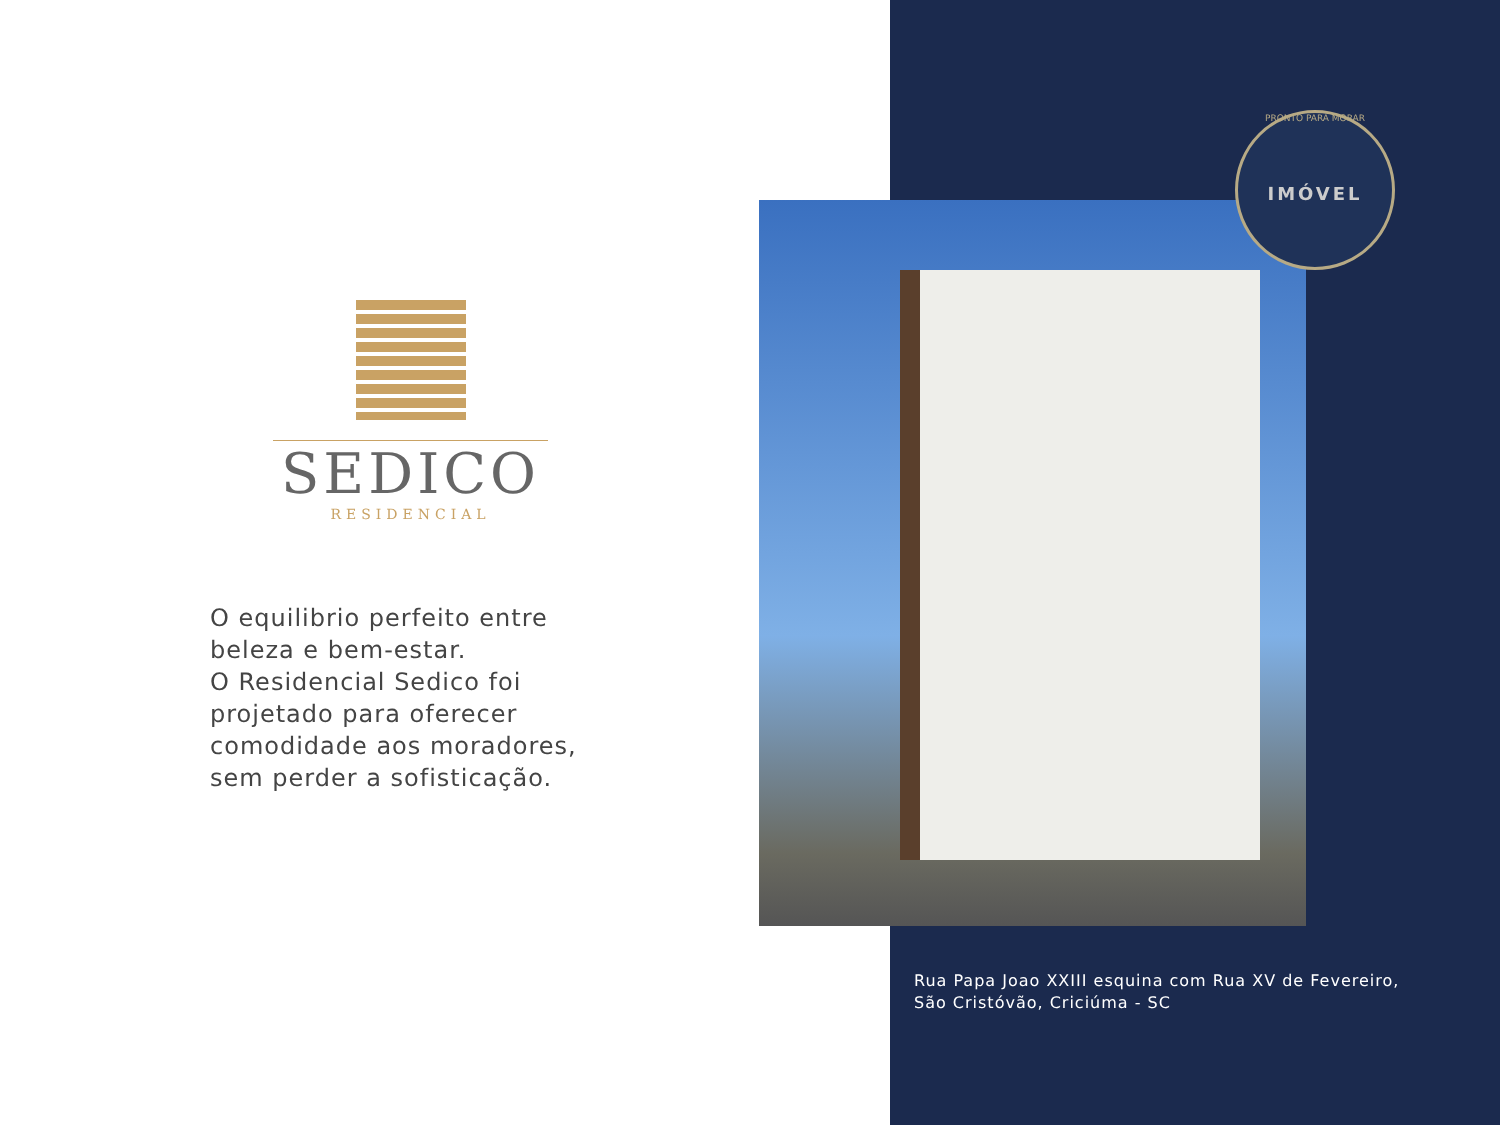SEDICO
RESIDENCIAL
O equilibrio perfeito entre
beleza e bem-estar.
O Residencial Sedico foi
projetado para oferecer
comodidade aos moradores,
sem perder a sofisticação.
PRONTO PARA MORAR
IMÓVEL
Rua Papa Joao XXIII esquina com Rua XV de Fevereiro,
São Cristóvão, Criciúma - SC